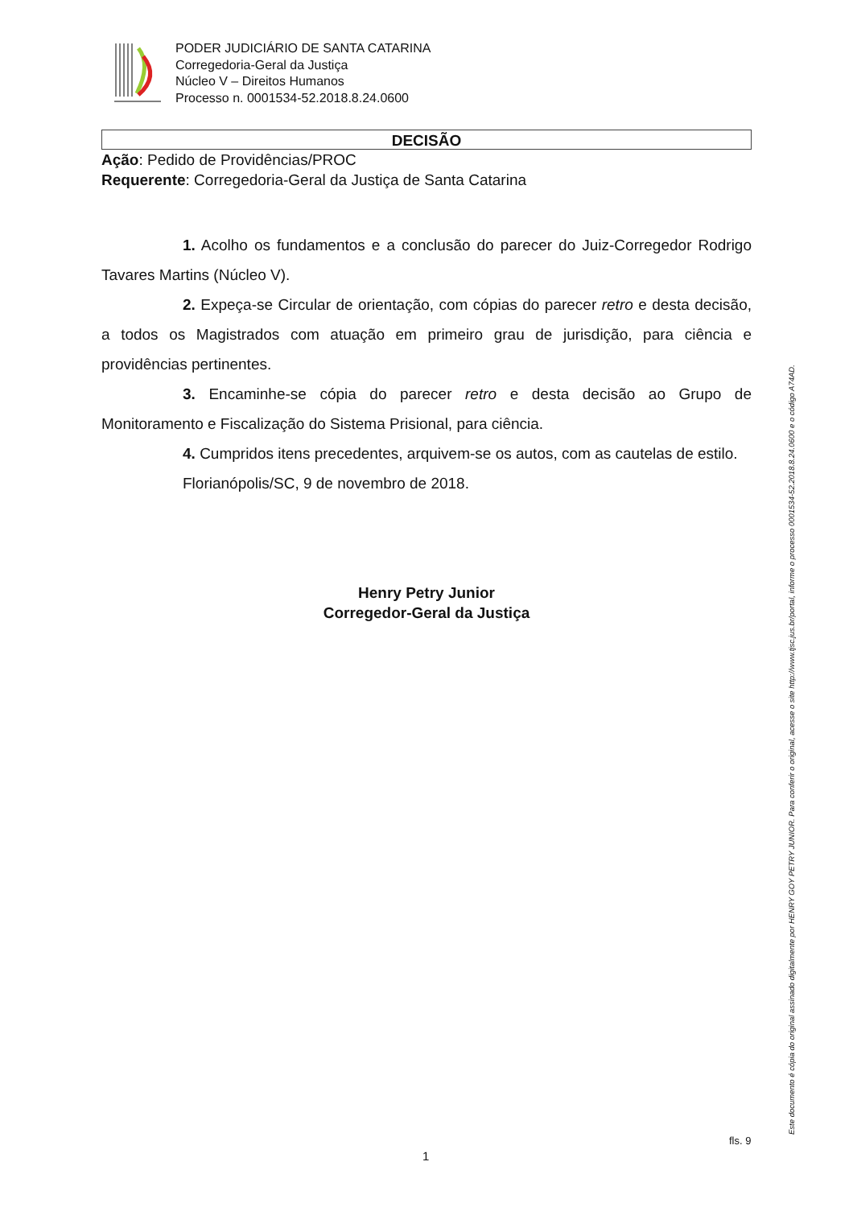PODER JUDICIÁRIO DE SANTA CATARINA
Corregedoria-Geral da Justiça
Núcleo V – Direitos Humanos
Processo n. 0001534-52.2018.8.24.0600
DECISÃO
Ação: Pedido de Providências/PROC
Requerente: Corregedoria-Geral da Justiça de Santa Catarina
1. Acolho os fundamentos e a conclusão do parecer do Juiz-Corregedor Rodrigo Tavares Martins (Núcleo V).
2. Expeça-se Circular de orientação, com cópias do parecer retro e desta decisão, a todos os Magistrados com atuação em primeiro grau de jurisdição, para ciência e providências pertinentes.
3. Encaminhe-se cópia do parecer retro e desta decisão ao Grupo de Monitoramento e Fiscalização do Sistema Prisional, para ciência.
4. Cumpridos itens precedentes, arquivem-se os autos, com as cautelas de estilo.
Florianópolis/SC, 9 de novembro de 2018.
Henry Petry Junior
Corregedor-Geral da Justiça
Este documento é cópia do original assinado digitalmente por HENRY GOY PETRY JUNIOR. Para conferir o original, acesse o site http://www.tjsc.jus.br/portal, informe o processo 0001534-52.2018.8.24.0600 e o código A74AD.
fls. 9
1